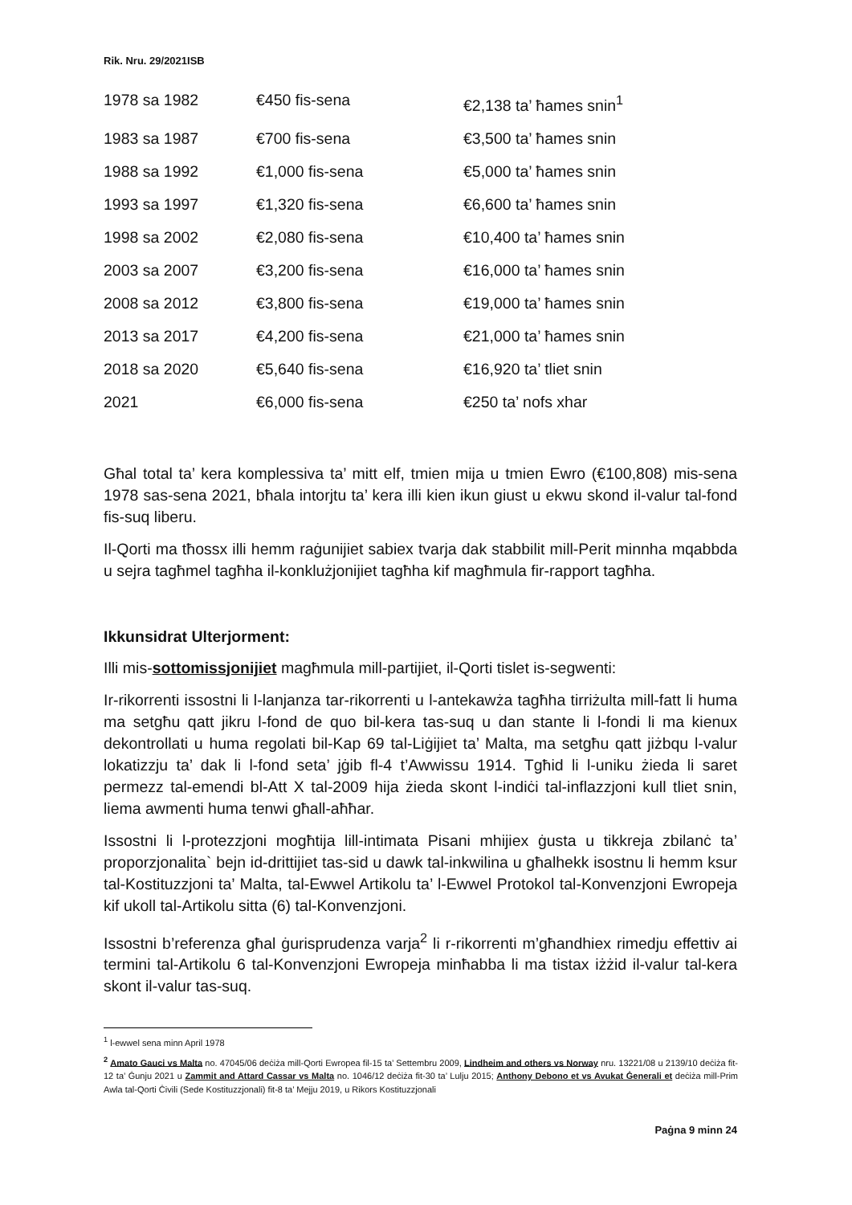Rik. Nru. 29/2021ISB
| 1978 sa 1982 | €450 fis-sena | €2,138 ta’ ħames snin<sup>1</sup> |
| 1983 sa 1987 | €700 fis-sena | €3,500 ta’ ħames snin |
| 1988 sa 1992 | €1,000 fis-sena | €5,000 ta’ ħames snin |
| 1993 sa 1997 | €1,320 fis-sena | €6,600 ta’ ħames snin |
| 1998 sa 2002 | €2,080 fis-sena | €10,400 ta’ ħames snin |
| 2003 sa 2007 | €3,200 fis-sena | €16,000 ta’ ħames snin |
| 2008 sa 2012 | €3,800 fis-sena | €19,000 ta’ ħames snin |
| 2013 sa 2017 | €4,200 fis-sena | €21,000 ta’ ħames snin |
| 2018 sa 2020 | €5,640 fis-sena | €16,920 ta’ tliet snin |
| 2021 | €6,000 fis-sena | €250 ta’ nofs xhar |
Għal total ta’ kera komplessiva ta’ mitt elf, tmien mija u tmien Ewro (€100,808) mis-sena 1978 sas-sena 2021, bħala intorjtu ta’ kera illi kien ikun giust u ekwu skond il-valur tal-fond fis-suq liberu.
Il-Qorti ma tħossx illi hemm raġunijiet sabiex tvarja dak stabbilit mill-Perit minnha mqabbda u sejra tagħmel tagħha il-konklużjonijiet tagħha kif magħmula fir-rapport tagħha.
Ikkunsidrat Ulterjorment:
Illi mis-sottomissjonijiet magħmula mill-partijiet, il-Qorti tislet is-segwenti:
Ir-rikorrenti issostni li l-lanjanza tar-rikorrenti u l-antekawża tagħha tirriżulta mill-fatt li huma ma setgħu qatt jikru l-fond de quo bil-kera tas-suq u dan stante li l-fondi li ma kienux dekontrollati u huma regolati bil-Kap 69 tal-Liġijiet ta’ Malta, ma setgħu qatt jiżbqu l-valur lokatizzju ta’ dak li l-fond seta’ jġib fl-4 t’Awwissu 1914. Tgħid li l-uniku żieda li saret permezz tal-emendi bl-Att X tal-2009 hija żieda skont l-indiċi tal-inflazzjoni kull tliet snin, liema awmenti huma tenwi għall-aħħar.
Issostni li l-protezzjoni mogħtija lill-intimata Pisani mhijiex ġusta u tikkreja zbilanċ ta’ proporzjonalita` bejn id-drittijiet tas-sid u dawk tal-inkwilina u għalhekk isostnu li hemm ksur tal-Kostituzzjoni ta’ Malta, tal-Ewwel Artikolu ta’ l-Ewwel Protokol tal-Konvenzjoni Ewropeja kif ukoll tal-Artikolu sitta (6) tal-Konvenzjoni.
Issostni b’referenza għal ġurisprudenza varja<sup>2</sup> li r-rikorrenti m’għandhiex rimedju effettiv ai termini tal-Artikolu 6 tal-Konvenzjoni Ewropeja minħabba li ma tistax iżżid il-valur tal-kera skont il-valur tas-suq.
<sup>1</sup> l-ewwel sena minn April 1978
<sup>2</sup> Amato Gauci vs Malta no. 47045/06 deċiża mill-Qorti Ewropea fil-15 ta’ Settembru 2009, Lindheim and others vs Norway nru. 13221/08 u 2139/10 deċiża fit-12 ta’ Ġunju 2021 u Zammit and Attard Cassar vs Malta no. 1046/12 deċiża fit-30 ta’ Lulju 2015; Anthony Debono et vs Avukat Ġenerali et deċiża mill-Prim Awla tal-Qorti Ċivili (Sede Kostituzzjonali) fit-8 ta’ Mejju 2019, u Rikors Kostituzzjonali
Paġna 9 minn 24